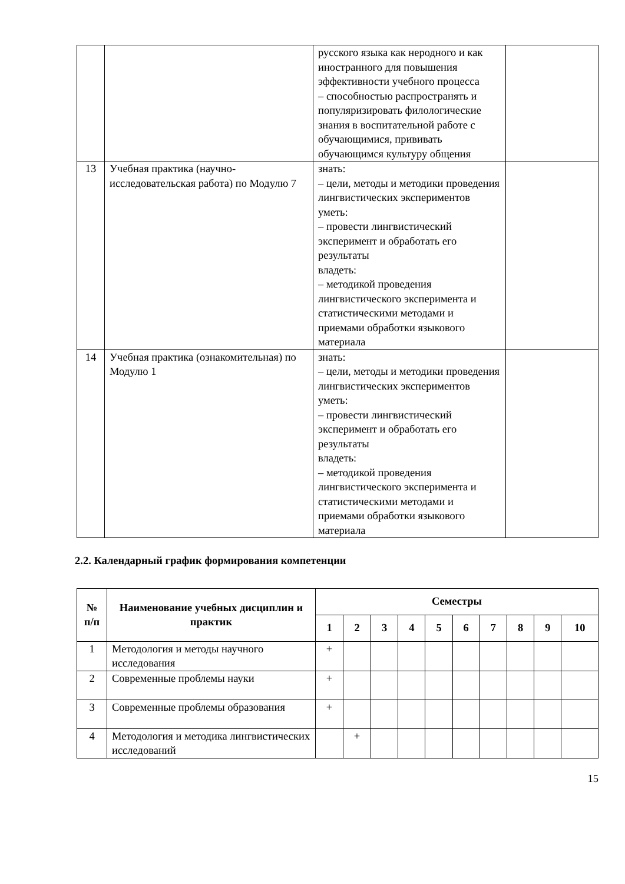| | | русского языка как неродного и как иностранного для повышения эффективности учебного процесса – способностью распространять и популяризировать филологические знания в воспитательной работе с обучающимися, прививать обучающимся культуру общения | |
| 13 | Учебная практика (научно-исследовательская работа) по Модулю 7 | знать: – цели, методы и методики проведения лингвистических экспериментов уметь: – провести лингвистический эксперимент и обработать его результаты владеть: – методикой проведения лингвистического эксперимента и статистическими методами и приемами обработки языкового материала | |
| 14 | Учебная практика (ознакомительная) по Модулю 1 | знать: – цели, методы и методики проведения лингвистических экспериментов уметь: – провести лингвистический эксперимент и обработать его результаты владеть: – методикой проведения лингвистического эксперимента и статистическими методами и приемами обработки языкового материала | |
2.2. Календарный график формирования компетенции
| № п/п | Наименование учебных дисциплин и практик | Семестры | | | | | | | | | |
| --- | --- | --- | --- | --- | --- | --- | --- | --- | --- | --- | --- |
| | | 1 | 2 | 3 | 4 | 5 | 6 | 7 | 8 | 9 | 10 |
| 1 | Методология и методы научного исследования | + | | | | | | | | | |
| 2 | Современные проблемы науки | + | | | | | | | | | |
| 3 | Современные проблемы образования | + | | | | | | | | | |
| 4 | Методология и методика лингвистических исследований | | + | | | | | | | | |
15